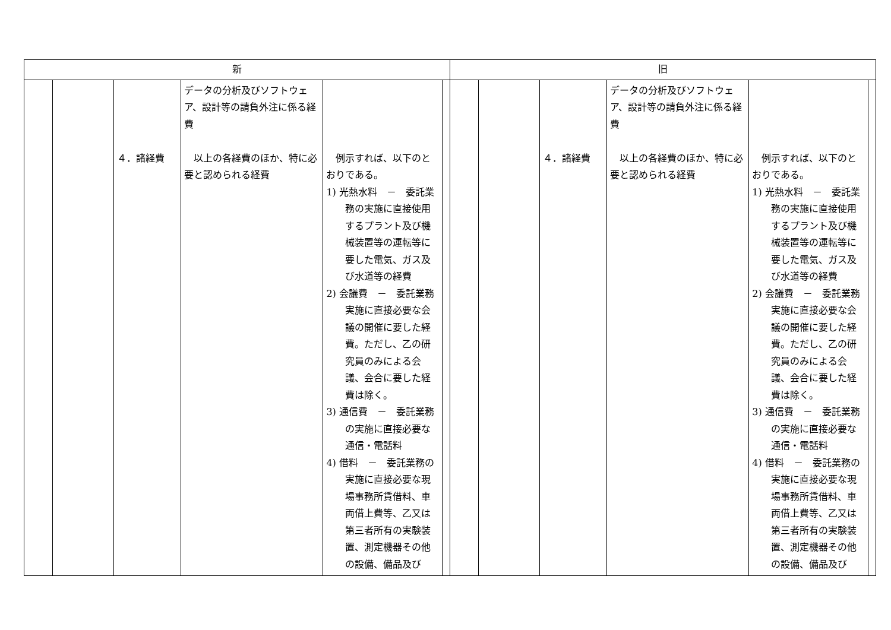| 新 | | | | | | 旧 | | | | | |
| --- | --- | --- | --- | --- | --- | --- | --- | --- | --- | --- | --- |
| | | ４．諸経費 | データの分析及びソフトウェア、設計等の請負外注に係る経費 以上の各経費のほか、特に必要と認められる経費 | 例示すれば、以下のとおりである。 1) 光熱水料 － 委託業務の実施に直接使用するプラント及び機械装置等の運転等に要した電気、ガス及び水道等の経費 2) 会議費 － 委託業務実施に直接必要な会議の開催に要した経費。ただし、乙の研究員のみによる会議、会合に要した経費は除く。 3) 通信費 － 委託業務の実施に直接必要な通信・電話料 4) 借料 － 委託業務の実施に直接必要な現場事務所賃借料、車両借上費等、乙又は第三者所有の実験装置、測定機器その他の設備、備品及び | | | | ４．諸経費 | データの分析及びソフトウェア、設計等の請負外注に係る経費 以上の各経費のほか、特に必要と認められる経費 | 例示すれば、以下のとおりである。 1) 光熱水料 － 委託業務の実施に直接使用するプラント及び機械装置等の運転等に要した電気、ガス及び水道等の経費 2) 会議費 － 委託業務実施に直接必要な会議の開催に要した経費。ただし、乙の研究員のみによる会議、会合に要した経費は除く。 3) 通信費 － 委託業務の実施に直接必要な通信・電話料 4) 借料 － 委託業務の実施に直接必要な現場事務所賃借料、車両借上費等、乙又は第三者所有の実験装置、測定機器その他の設備、備品及び | |